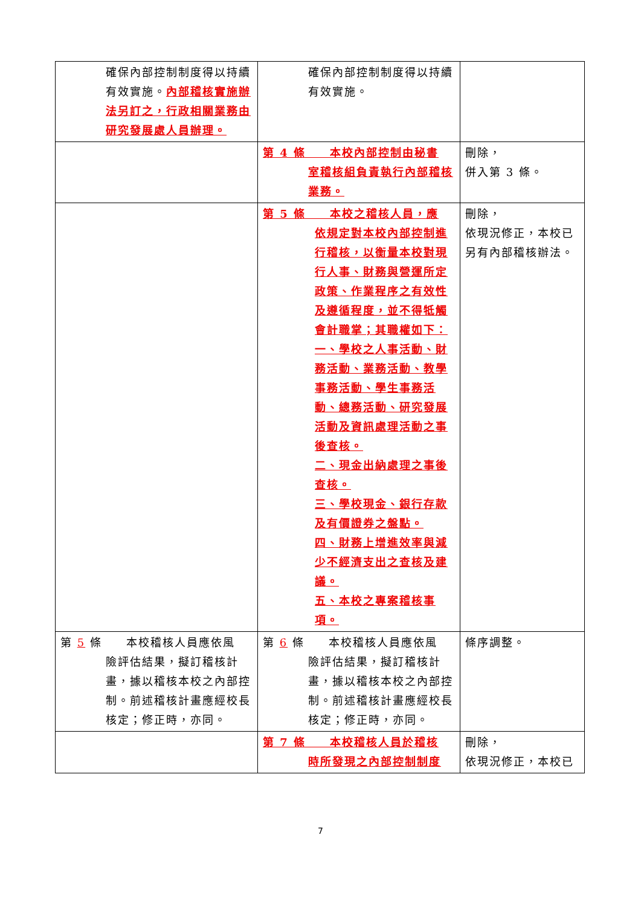| 確保內部控制制度得以持續有效實施。 內部稽核實施辦法另訂之，行政相關業務由研究發展處人員辦理。 | 確保內部控制制度得以持續有效實施。 | |
| | 第 4 條 本校內部控制由秘書 室稽核組負責執行內部稽核業務。 | 刪除， 併入第 3 條。 |
| | 第 5 條 本校之稽核人員，應 依規定對本校內部控制進行稽核，以衡量本校對現行人事、財務與營運所定政策、作業程序之有效性及遵循程度，並不得牴觸會計職掌；其職權如下： 一、學校之人事活動、財務活動、業務活動、教學事務活動、學生事務活動、總務活動、研究發展活動及資訊處理活動之事後查核。 二、現金出納處理之事後查核。 三、學校現金、銀行存款及有價證券之盤點。 四、財務上增進效率與減少不經濟支出之查核及建議。 五、本校之專案稽核事項。 | 刪除， 依現況修正，本校已另有內部稽核辦法。 |
| 第 5 條 本校稽核人員應依風 險評估結果，擬訂稽核計畫，據以稽核本校之內部控制。前述稽核計畫應經校長核定；修正時，亦同。 | 第 6 條 本校稽核人員應依風 險評估結果，擬訂稽核計畫，據以稽核本校之內部控制。前述稽核計畫應經校長核定；修正時，亦同。 | 條序調整。 |
| | 第 7 條 本校稽核人員於稽核 時所發現之內部控制制度 | 刪除， 依現況修正，本校已 |
7